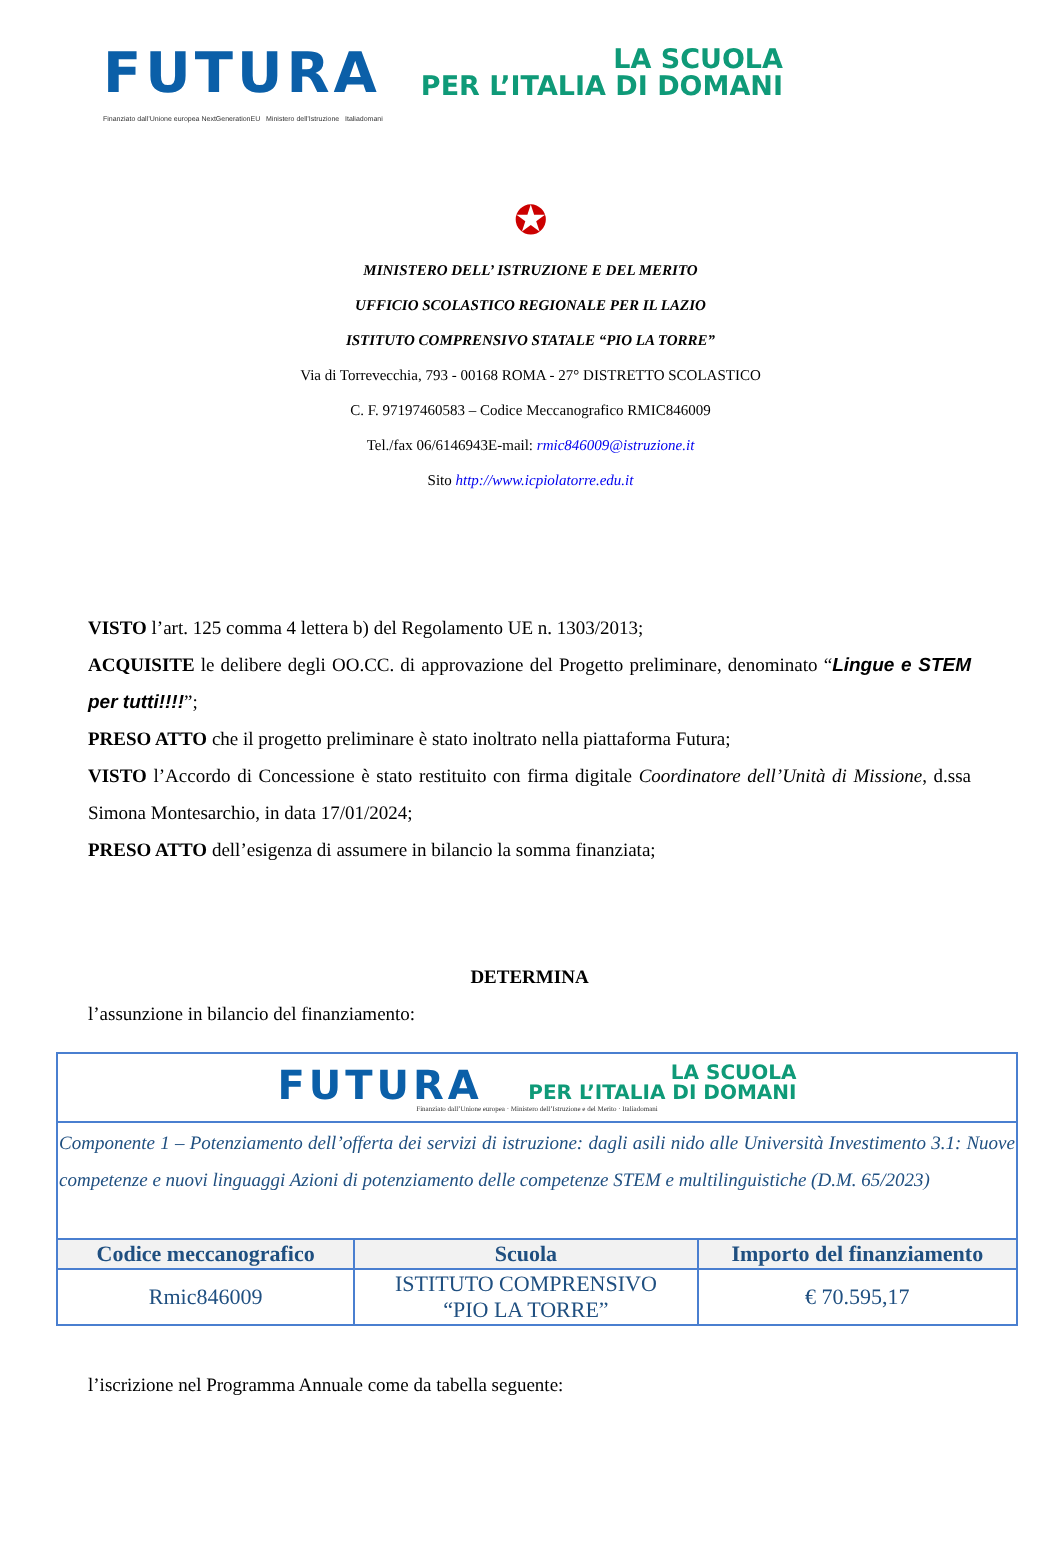FUTURA
LA SCUOLA
PER L’ITALIA DI DOMANI
Finanziato dall’Unione europea NextGenerationEU Ministero dell’Istruzione Italiadomani
✪
MINISTERO DELL’ ISTRUZIONE E DEL MERITO
UFFICIO SCOLASTICO REGIONALE PER IL LAZIO
ISTITUTO COMPRENSIVO STATALE “PIO LA TORRE”
Via di Torrevecchia, 793 - 00168 ROMA - 27° DISTRETTO SCOLASTICO
C. F. 97197460583 – Codice Meccanografico RMIC846009
Tel./fax 06/6146943E-mail: rmic846009@istruzione.it
Sito http://www.icpiolatorre.edu.it
VISTO l’art. 125 comma 4 lettera b) del Regolamento UE n. 1303/2013;
ACQUISITE le delibere degli OO.CC. di approvazione del Progetto preliminare, denominato “Lingue e STEM per tutti!!!!”;
PRESO ATTO che il progetto preliminare è stato inoltrato nella piattaforma Futura;
VISTO l’Accordo di Concessione è stato restituito con firma digitale Coordinatore dell’Unità di Missione, d.ssa Simona Montesarchio, in data 17/01/2024;
PRESO ATTO dell’esigenza di assumere in bilancio la somma finanziata;
DETERMINA
l’assunzione in bilancio del finanziamento:
| FUTURA LA SCUOLA PER L’ITALIA DI DOMANI Finanziato dall’Unione europea · Ministero dell’Istruzione e del Merito · Italiadomani | | |
| Componente 1 – Potenziamento dell’offerta dei servizi di istruzione: dagli asili nido alle Università Investimento 3.1: Nuove competenze e nuovi linguaggi Azioni di potenziamento delle competenze STEM e multilinguistiche (D.M. 65/2023) | | |
| Codice meccanografico | Scuola | Importo del finanziamento |
| Rmic846009 | ISTITUTO COMPRENSIVO “PIO LA TORRE” | € 70.595,17 |
l’iscrizione nel Programma Annuale come da tabella seguente: